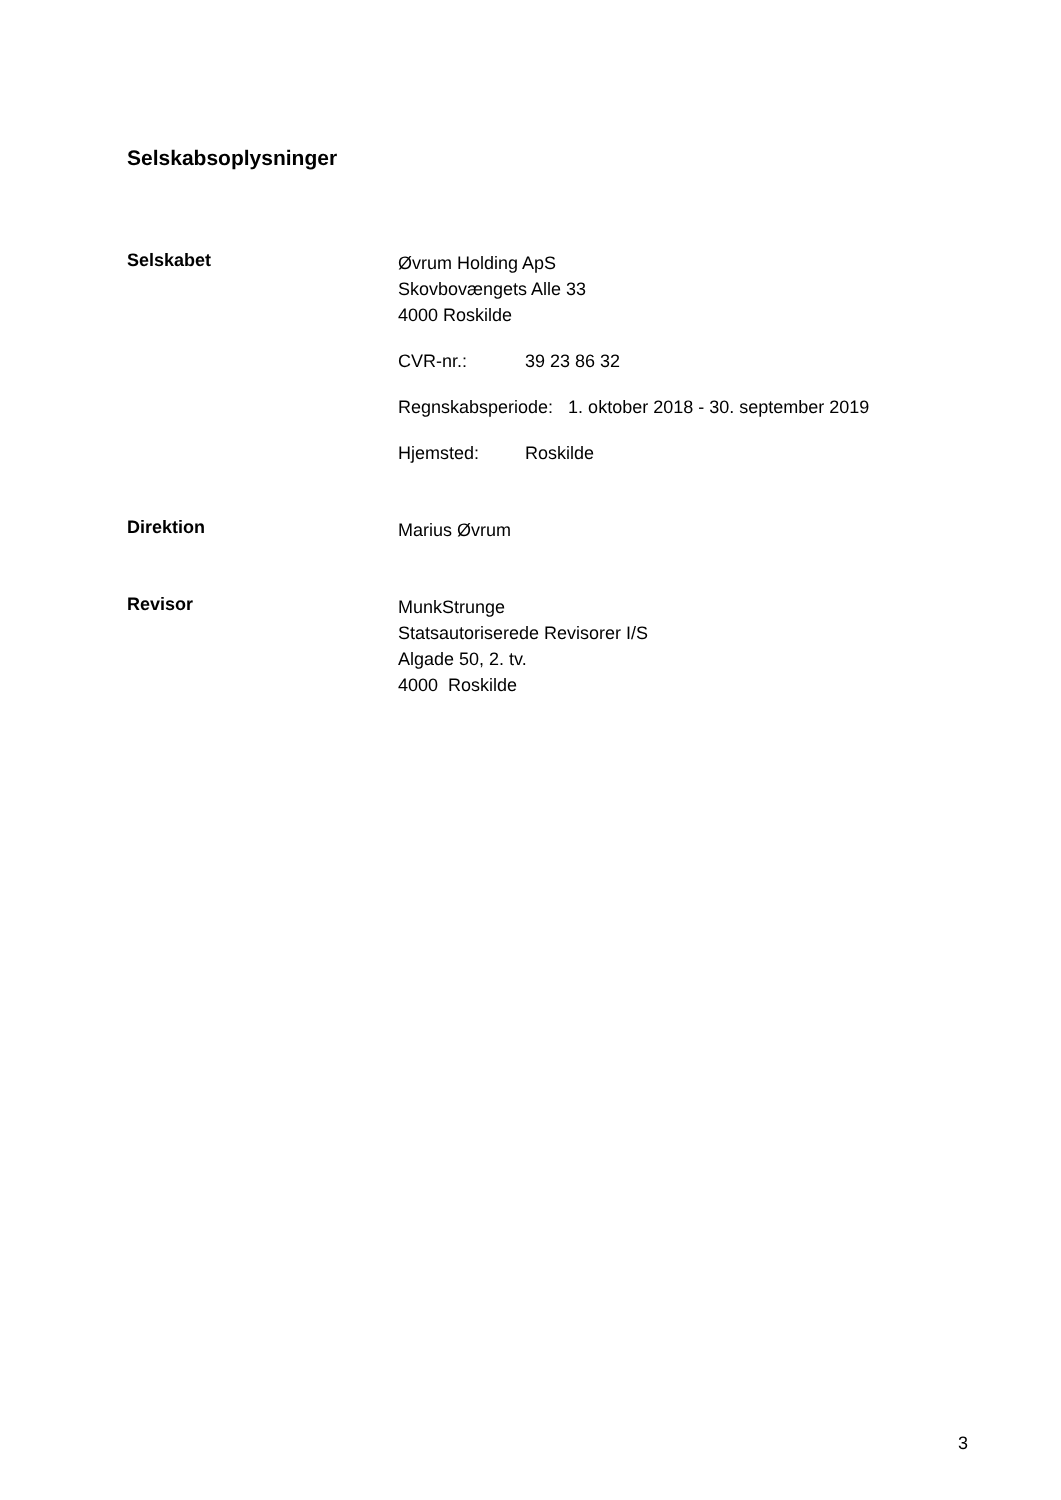Selskabsoplysninger
Selskabet
Øvrum Holding ApS
Skovbovængets Alle 33
4000 Roskilde
CVR-nr.: 39 23 86 32
Regnskabsperiode: 1. oktober 2018 - 30. september 2019
Hjemsted: Roskilde
Direktion
Marius Øvrum
Revisor
MunkStrunge
Statsautoriserede Revisorer I/S
Algade 50, 2. tv.
4000 Roskilde
3